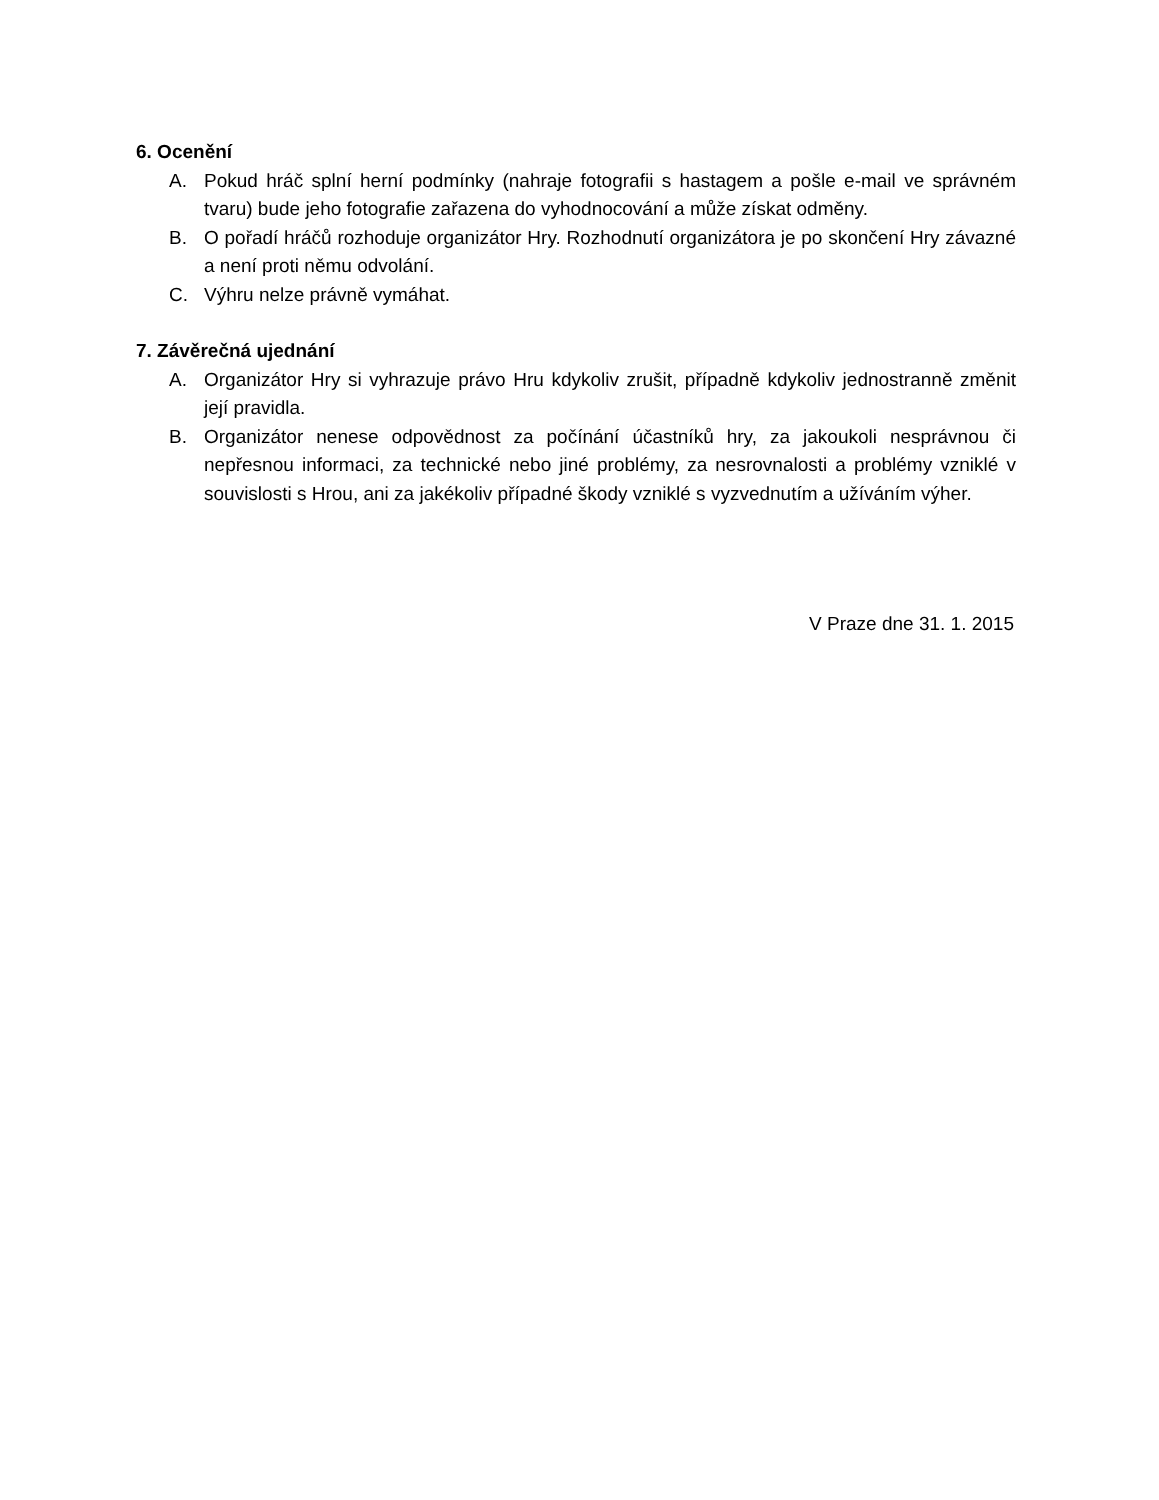6. Ocenění
A. Pokud hráč splní herní podmínky (nahraje fotografii s hastagem a pošle e-mail ve správném tvaru) bude jeho fotografie zařazena do vyhodnocování a může získat odměny.
B. O pořadí hráčů rozhoduje organizátor Hry. Rozhodnutí organizátora je po skončení Hry závazné a není proti němu odvolání.
C. Výhru nelze právně vymáhat.
7. Závěrečná ujednání
A. Organizátor Hry si vyhrazuje právo Hru kdykoliv zrušit, případně kdykoliv jednostranně změnit její pravidla.
B. Organizátor nenese odpovědnost za počínání účastníků hry, za jakoukoli nesprávnou či nepřesnou informaci, za technické nebo jiné problémy, za nesrovnalosti a problémy vzniklé v souvislosti s Hrou, ani za jakékoliv případné škody vzniklé s vyzvednutím a užíváním výher.
V Praze dne 31. 1. 2015